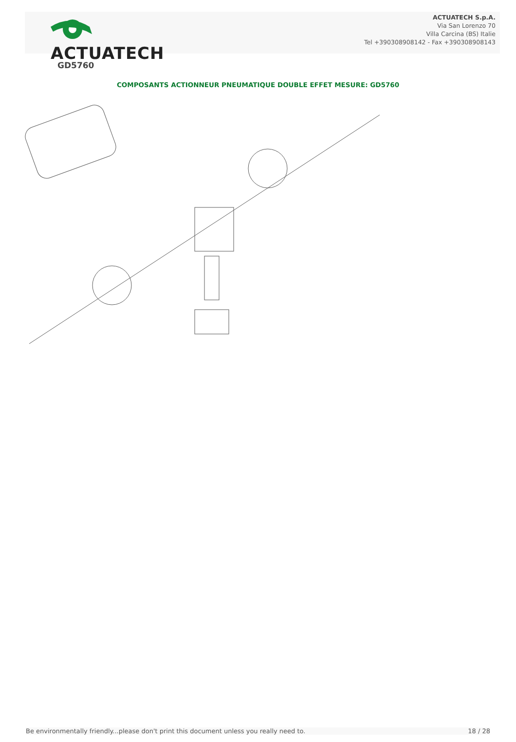ACTUATECH
ACTUATECH S.p.A.
Via San Lorenzo 70
Villa Carcina (BS) Italie
Tel +390308908142 - Fax +390308908143
GD5760
COMPOSANTS ACTIONNEUR PNEUMATIQUE DOUBLE EFFET MESURE: GD5760
Be environmentally friendly...please don't print this document unless you really need to. 18 / 28